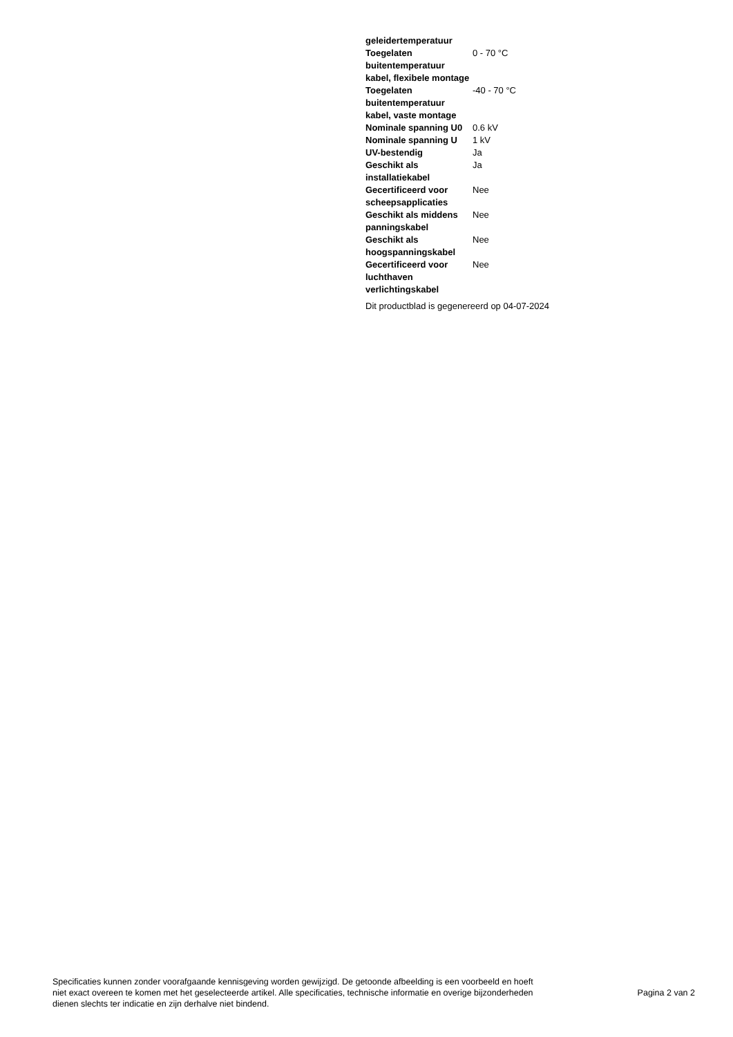| geleidertemperatuur | |
| Toegelaten buitentemperatuur kabel, flexibele montage | 0 - 70 °C |
| Toegelaten buitentemperatuur kabel, vaste montage | -40 - 70 °C |
| Nominale spanning U0 | 0.6 kV |
| Nominale spanning U | 1 kV |
| UV-bestendig | Ja |
| Geschikt als installatiekabel | Ja |
| Gecertificeerd voor scheepsapplicaties | Nee |
| Geschikt als middens panningskabel | Nee |
| Geschikt als hoogspanningskabel | Nee |
| Gecertificeerd voor luchthaven verlichtingskabel | Nee |
Dit productblad is gegenereerd op 04-07-2024
Specificaties kunnen zonder voorafgaande kennisgeving worden gewijzigd. De getoonde afbeelding is een voorbeeld en hoeft niet exact overeen te komen met het geselecteerde artikel. Alle specificaties, technische informatie en overige bijzonderheden dienen slechts ter indicatie en zijn derhalve niet bindend.
Pagina 2 van 2